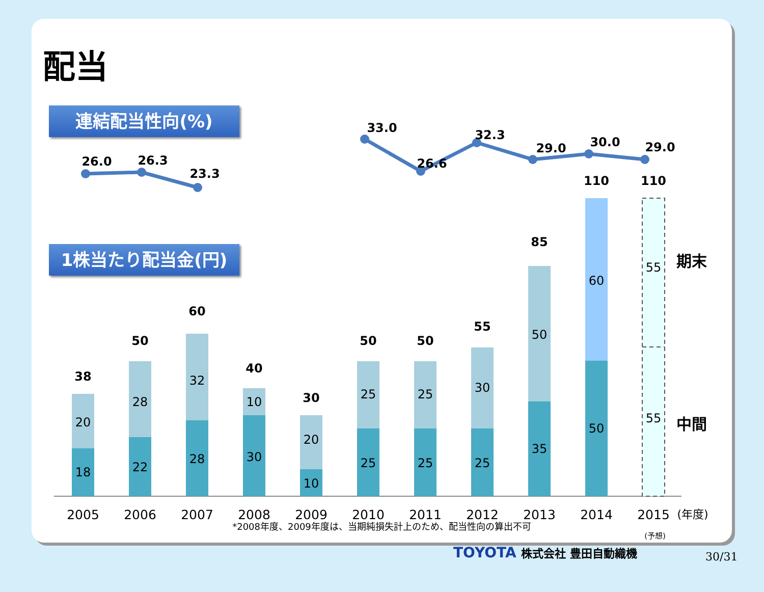配当
連結配当性向(%)
1株当たり配当金(円)
26.0
26.3
23.3
33.0
26.6
32.3
29.0
30.0
29.0
18
20
22
28
28
32
30
10
10
20
25
25
25
25
25
30
35
50
50
60
55
55
38
50
60
40
30
50
50
55
85
110
110
期末
中間
2005
2006
2007
2008
2009
2010
2011
2012
2013
2014
2015
(年度)
(予想)
*2008年度、2009年度は、当期純損失計上のため、配当性向の算出不可
TOYOTA 株式会社 豊田自動織機 30/31